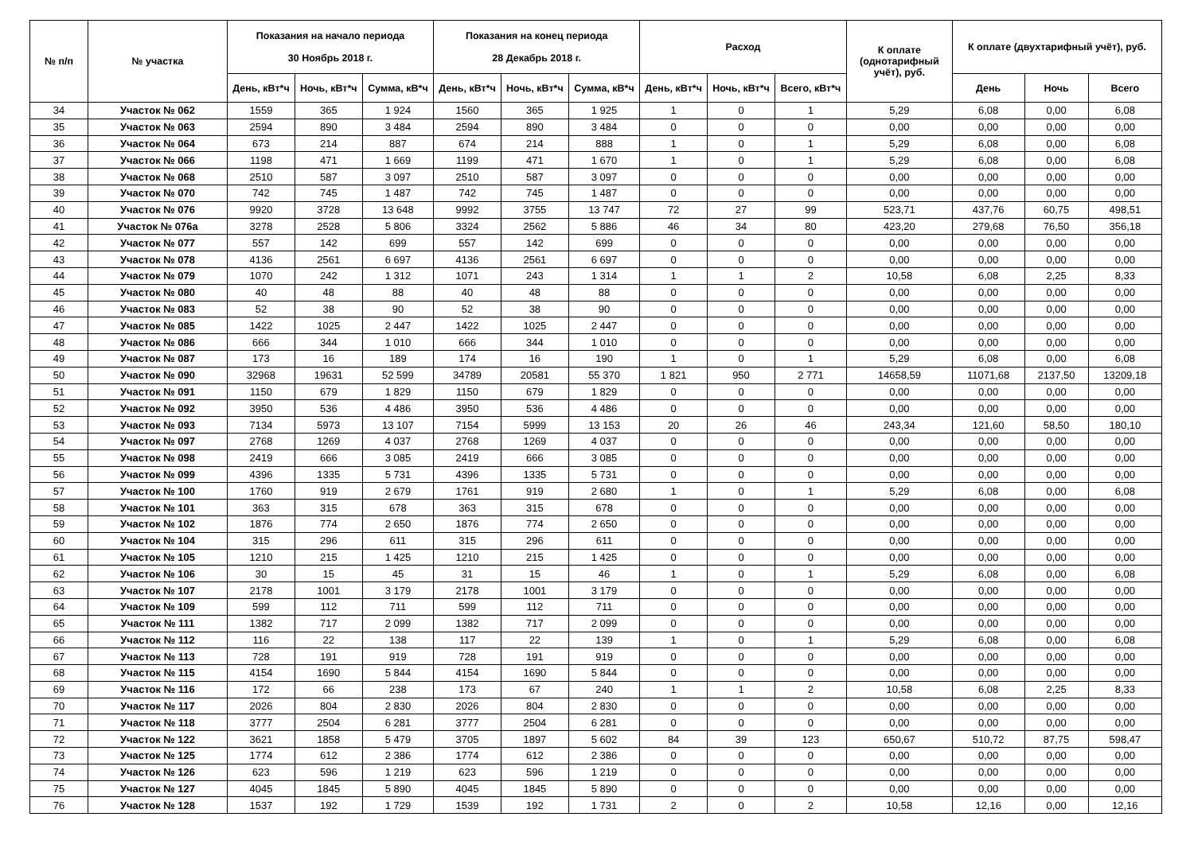| № п/п | № участка | Показания на начало периода 30 Ноябрь 2018 г. | | | Показания на конец периода 28 Декабрь 2018 г. | | | Расход | | | К оплате (однотарифный учёт), руб. | К оплате (двухтарифный учёт), руб. | | |
| --- | --- | --- | --- | --- | --- | --- | --- | --- | --- | --- | --- | --- | --- | --- |
| | | День, кВт*ч | Ночь, кВт*ч | Сумма, кВ*ч | День, кВт*ч | Ночь, кВт*ч | Сумма, кВ*ч | День, кВт*ч | Ночь, кВт*ч | Всего, кВт*ч | | День | Ночь | Всего |
| 34 | Участок № 062 | 1559 | 365 | 1 924 | 1560 | 365 | 1 925 | 1 | 0 | 1 | 5,29 | 6,08 | 0,00 | 6,08 |
| 35 | Участок № 063 | 2594 | 890 | 3 484 | 2594 | 890 | 3 484 | 0 | 0 | 0 | 0,00 | 0,00 | 0,00 | 0,00 |
| 36 | Участок № 064 | 673 | 214 | 887 | 674 | 214 | 888 | 1 | 0 | 1 | 5,29 | 6,08 | 0,00 | 6,08 |
| 37 | Участок № 066 | 1198 | 471 | 1 669 | 1199 | 471 | 1 670 | 1 | 0 | 1 | 5,29 | 6,08 | 0,00 | 6,08 |
| 38 | Участок № 068 | 2510 | 587 | 3 097 | 2510 | 587 | 3 097 | 0 | 0 | 0 | 0,00 | 0,00 | 0,00 | 0,00 |
| 39 | Участок № 070 | 742 | 745 | 1 487 | 742 | 745 | 1 487 | 0 | 0 | 0 | 0,00 | 0,00 | 0,00 | 0,00 |
| 40 | Участок № 076 | 9920 | 3728 | 13 648 | 9992 | 3755 | 13 747 | 72 | 27 | 99 | 523,71 | 437,76 | 60,75 | 498,51 |
| 41 | Участок № 076а | 3278 | 2528 | 5 806 | 3324 | 2562 | 5 886 | 46 | 34 | 80 | 423,20 | 279,68 | 76,50 | 356,18 |
| 42 | Участок № 077 | 557 | 142 | 699 | 557 | 142 | 699 | 0 | 0 | 0 | 0,00 | 0,00 | 0,00 | 0,00 |
| 43 | Участок № 078 | 4136 | 2561 | 6 697 | 4136 | 2561 | 6 697 | 0 | 0 | 0 | 0,00 | 0,00 | 0,00 | 0,00 |
| 44 | Участок № 079 | 1070 | 242 | 1 312 | 1071 | 243 | 1 314 | 1 | 1 | 2 | 10,58 | 6,08 | 2,25 | 8,33 |
| 45 | Участок № 080 | 40 | 48 | 88 | 40 | 48 | 88 | 0 | 0 | 0 | 0,00 | 0,00 | 0,00 | 0,00 |
| 46 | Участок № 083 | 52 | 38 | 90 | 52 | 38 | 90 | 0 | 0 | 0 | 0,00 | 0,00 | 0,00 | 0,00 |
| 47 | Участок № 085 | 1422 | 1025 | 2 447 | 1422 | 1025 | 2 447 | 0 | 0 | 0 | 0,00 | 0,00 | 0,00 | 0,00 |
| 48 | Участок № 086 | 666 | 344 | 1 010 | 666 | 344 | 1 010 | 0 | 0 | 0 | 0,00 | 0,00 | 0,00 | 0,00 |
| 49 | Участок № 087 | 173 | 16 | 189 | 174 | 16 | 190 | 1 | 0 | 1 | 5,29 | 6,08 | 0,00 | 6,08 |
| 50 | Участок № 090 | 32968 | 19631 | 52 599 | 34789 | 20581 | 55 370 | 1 821 | 950 | 2 771 | 14658,59 | 11071,68 | 2137,50 | 13209,18 |
| 51 | Участок № 091 | 1150 | 679 | 1 829 | 1150 | 679 | 1 829 | 0 | 0 | 0 | 0,00 | 0,00 | 0,00 | 0,00 |
| 52 | Участок № 092 | 3950 | 536 | 4 486 | 3950 | 536 | 4 486 | 0 | 0 | 0 | 0,00 | 0,00 | 0,00 | 0,00 |
| 53 | Участок № 093 | 7134 | 5973 | 13 107 | 7154 | 5999 | 13 153 | 20 | 26 | 46 | 243,34 | 121,60 | 58,50 | 180,10 |
| 54 | Участок № 097 | 2768 | 1269 | 4 037 | 2768 | 1269 | 4 037 | 0 | 0 | 0 | 0,00 | 0,00 | 0,00 | 0,00 |
| 55 | Участок № 098 | 2419 | 666 | 3 085 | 2419 | 666 | 3 085 | 0 | 0 | 0 | 0,00 | 0,00 | 0,00 | 0,00 |
| 56 | Участок № 099 | 4396 | 1335 | 5 731 | 4396 | 1335 | 5 731 | 0 | 0 | 0 | 0,00 | 0,00 | 0,00 | 0,00 |
| 57 | Участок № 100 | 1760 | 919 | 2 679 | 1761 | 919 | 2 680 | 1 | 0 | 1 | 5,29 | 6,08 | 0,00 | 6,08 |
| 58 | Участок № 101 | 363 | 315 | 678 | 363 | 315 | 678 | 0 | 0 | 0 | 0,00 | 0,00 | 0,00 | 0,00 |
| 59 | Участок № 102 | 1876 | 774 | 2 650 | 1876 | 774 | 2 650 | 0 | 0 | 0 | 0,00 | 0,00 | 0,00 | 0,00 |
| 60 | Участок № 104 | 315 | 296 | 611 | 315 | 296 | 611 | 0 | 0 | 0 | 0,00 | 0,00 | 0,00 | 0,00 |
| 61 | Участок № 105 | 1210 | 215 | 1 425 | 1210 | 215 | 1 425 | 0 | 0 | 0 | 0,00 | 0,00 | 0,00 | 0,00 |
| 62 | Участок № 106 | 30 | 15 | 45 | 31 | 15 | 46 | 1 | 0 | 1 | 5,29 | 6,08 | 0,00 | 6,08 |
| 63 | Участок № 107 | 2178 | 1001 | 3 179 | 2178 | 1001 | 3 179 | 0 | 0 | 0 | 0,00 | 0,00 | 0,00 | 0,00 |
| 64 | Участок № 109 | 599 | 112 | 711 | 599 | 112 | 711 | 0 | 0 | 0 | 0,00 | 0,00 | 0,00 | 0,00 |
| 65 | Участок № 111 | 1382 | 717 | 2 099 | 1382 | 717 | 2 099 | 0 | 0 | 0 | 0,00 | 0,00 | 0,00 | 0,00 |
| 66 | Участок № 112 | 116 | 22 | 138 | 117 | 22 | 139 | 1 | 0 | 1 | 5,29 | 6,08 | 0,00 | 6,08 |
| 67 | Участок № 113 | 728 | 191 | 919 | 728 | 191 | 919 | 0 | 0 | 0 | 0,00 | 0,00 | 0,00 | 0,00 |
| 68 | Участок № 115 | 4154 | 1690 | 5 844 | 4154 | 1690 | 5 844 | 0 | 0 | 0 | 0,00 | 0,00 | 0,00 | 0,00 |
| 69 | Участок № 116 | 172 | 66 | 238 | 173 | 67 | 240 | 1 | 1 | 2 | 10,58 | 6,08 | 2,25 | 8,33 |
| 70 | Участок № 117 | 2026 | 804 | 2 830 | 2026 | 804 | 2 830 | 0 | 0 | 0 | 0,00 | 0,00 | 0,00 | 0,00 |
| 71 | Участок № 118 | 3777 | 2504 | 6 281 | 3777 | 2504 | 6 281 | 0 | 0 | 0 | 0,00 | 0,00 | 0,00 | 0,00 |
| 72 | Участок № 122 | 3621 | 1858 | 5 479 | 3705 | 1897 | 5 602 | 84 | 39 | 123 | 650,67 | 510,72 | 87,75 | 598,47 |
| 73 | Участок № 125 | 1774 | 612 | 2 386 | 1774 | 612 | 2 386 | 0 | 0 | 0 | 0,00 | 0,00 | 0,00 | 0,00 |
| 74 | Участок № 126 | 623 | 596 | 1 219 | 623 | 596 | 1 219 | 0 | 0 | 0 | 0,00 | 0,00 | 0,00 | 0,00 |
| 75 | Участок № 127 | 4045 | 1845 | 5 890 | 4045 | 1845 | 5 890 | 0 | 0 | 0 | 0,00 | 0,00 | 0,00 | 0,00 |
| 76 | Участок № 128 | 1537 | 192 | 1 729 | 1539 | 192 | 1 731 | 2 | 0 | 2 | 10,58 | 12,16 | 0,00 | 12,16 |